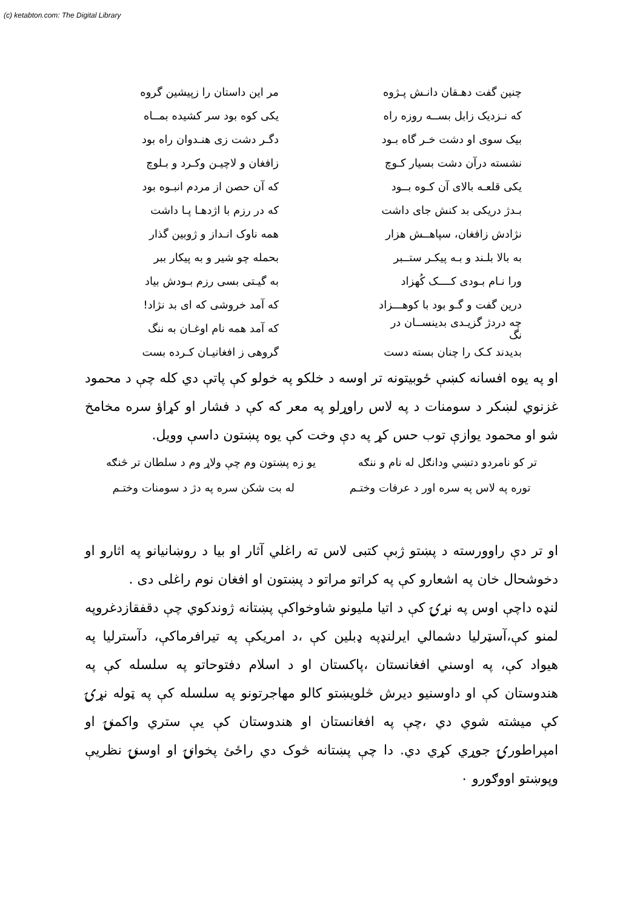(c) ketabton.com: The Digital Library
چنین گفت دهـقان دانـش پـژوه مر این داستان را زپیشین گروه
که نـزدیک زابل بســه روزه راه یکی کوه بود سر کشیده بمــاه
بیک سوی او دشت خـر گاه بـود دگـر دشت زی هنـدوان راه بود
نشسته درآن دشت بسیار کـوچ زافغان و لاچیـن وکـرد و بـلوچ
یکی قلعـه بالای آن کـوه بــود که آن حصن از مردم انبـوه بود
بـدژ دریکی بد کنش جای داشت که در رزم با اژدهـا پـا داشت
نژادش زافغان، سپاهــش هزار همه ناوک انـداز و ژوبین گذار
به بالا بلـند و بـه پیکـر ستــبر بحمله چو شیر و به پیکار ببر
ورا نـام بـودی کــــک کُهزاد به گیـتی بسی رزم بـودش بیاد
درین گفت و گـو بود با کوهـــزاد که آمد خروشی که ای بد نژاد!
چه دردژ گزیـدی بدینســان در نگ که آمد همه نام اوغـان به ننگ
بدیدند کـک را چنان بسته دست گروهی ز افغانیـان کـرده بست
او په یوه افسانه کښې ځوبیتونه تر اوسه د خلکو په خولو کې پاتې دي کله چې د محمود غزنوي لښکر د سومنات د په لاس راوړلو په معر که کې د فشار او کړاؤ سره مخامخ شو او محمود یوازې توب حس کړ په دې وخت کې یوه پښتون داسې وویل.
تر کو نامردو دتښي ودانګل له نام و ننګه یو زه پښتون وم چې ولاړ وم د سلطان تر څنګه
توره په لاس په سره اور د عرفات وختـم له بت شکن سره په دژ د سومنات وختـم
او تر دې راوورسته د پښتو ژبې کتبی لاس ته راغلي آثار او بیا د روښانیانو په اثارو او دخوشحال خان په اشعارو کې په کراتو مراتو د پښتون او افغان نوم راغلی دی .
لنډه داچې اوس په نړۍ کې د اتیا ملیونو شاوخواکې پښتانه ژوندکوي چې دقفقازدغروپه لمنو کې،آسټرلیا دشمالي ایرلنډپه ډبلین کې ،د امریکې په تیرافرماکې، دآسترلیا په هیواد کې، په اوسني افغانستان ،پاکستان او د اسلام دفتوحاتو په سلسله کې په هندوستان کې او داوسنیو دیرش څلویښتو کالو مهاجرتونو په سلسله کې په ټوله نړۍ کې میشته شوي دي ،چې په افغانستان او هندوستان کې یې ستري واکمنۍ او امپراطورۍ جوړي کړي دي. دا چې پښتانه څوک دي راځئ پخوانۍ او اوسنۍ نظریې وپوښتو اووګورو ۰